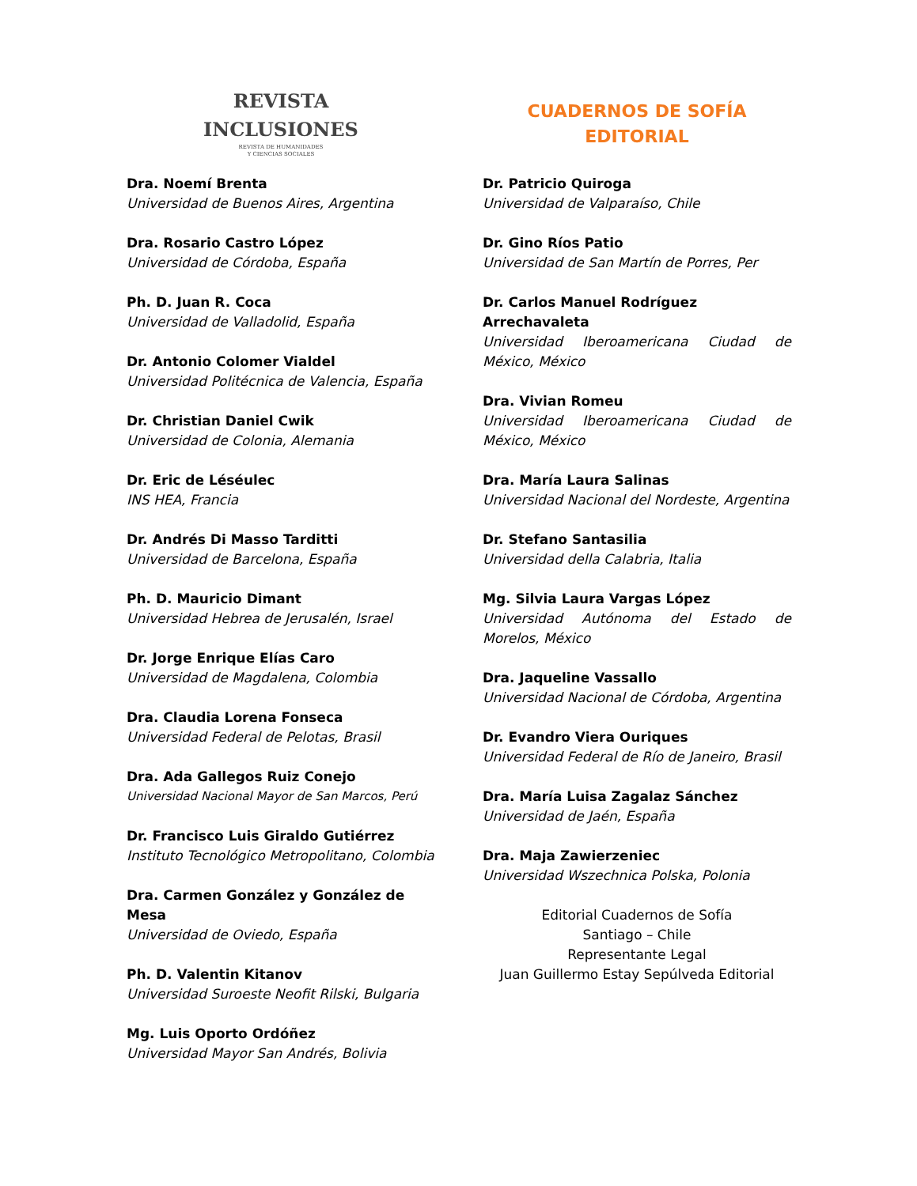REVISTA
INCLUSIONES
REVISTA DE HUMANIDADES
Y CIENCIAS SOCIALES
Dra. Noemí Brenta
Universidad de Buenos Aires, Argentina
Dra. Rosario Castro López
Universidad de Córdoba, España
Ph. D. Juan R. Coca
Universidad de Valladolid, España
Dr. Antonio Colomer Vialdel
Universidad Politécnica de Valencia, España
Dr. Christian Daniel Cwik
Universidad de Colonia, Alemania
Dr. Eric de Léséulec
INS HEA, Francia
Dr. Andrés Di Masso Tarditti
Universidad de Barcelona, España
Ph. D. Mauricio Dimant
Universidad Hebrea de Jerusalén, Israel
Dr. Jorge Enrique Elías Caro
Universidad de Magdalena, Colombia
Dra. Claudia Lorena Fonseca
Universidad Federal de Pelotas, Brasil
Dra. Ada Gallegos Ruiz Conejo
Universidad Nacional Mayor de San Marcos, Perú
Dr. Francisco Luis Giraldo Gutiérrez
Instituto Tecnológico Metropolitano, Colombia
Dra. Carmen González y González de Mesa
Universidad de Oviedo, España
Ph. D. Valentin Kitanov
Universidad Suroeste Neofit Rilski, Bulgaria
Mg. Luis Oporto Ordóñez
Universidad Mayor San Andrés, Bolivia
CUADERNOS DE SOFÍA
EDITORIAL
Dr. Patricio Quiroga
Universidad de Valparaíso, Chile
Dr. Gino Ríos Patio
Universidad de San Martín de Porres, Per
Dr. Carlos Manuel Rodríguez Arrechavaleta
Universidad Iberoamericana Ciudad de México, México
Dra. Vivian Romeu
Universidad Iberoamericana Ciudad de México, México
Dra. María Laura Salinas
Universidad Nacional del Nordeste, Argentina
Dr. Stefano Santasilia
Universidad della Calabria, Italia
Mg. Silvia Laura Vargas López
Universidad Autónoma del Estado de Morelos, México
Dra. Jaqueline Vassallo
Universidad Nacional de Córdoba, Argentina
Dr. Evandro Viera Ouriques
Universidad Federal de Río de Janeiro, Brasil
Dra. María Luisa Zagalaz Sánchez
Universidad de Jaén, España
Dra. Maja Zawierzeniec
Universidad Wszechnica Polska, Polonia
Editorial Cuadernos de Sofía
Santiago – Chile
Representante Legal
Juan Guillermo Estay Sepúlveda Editorial